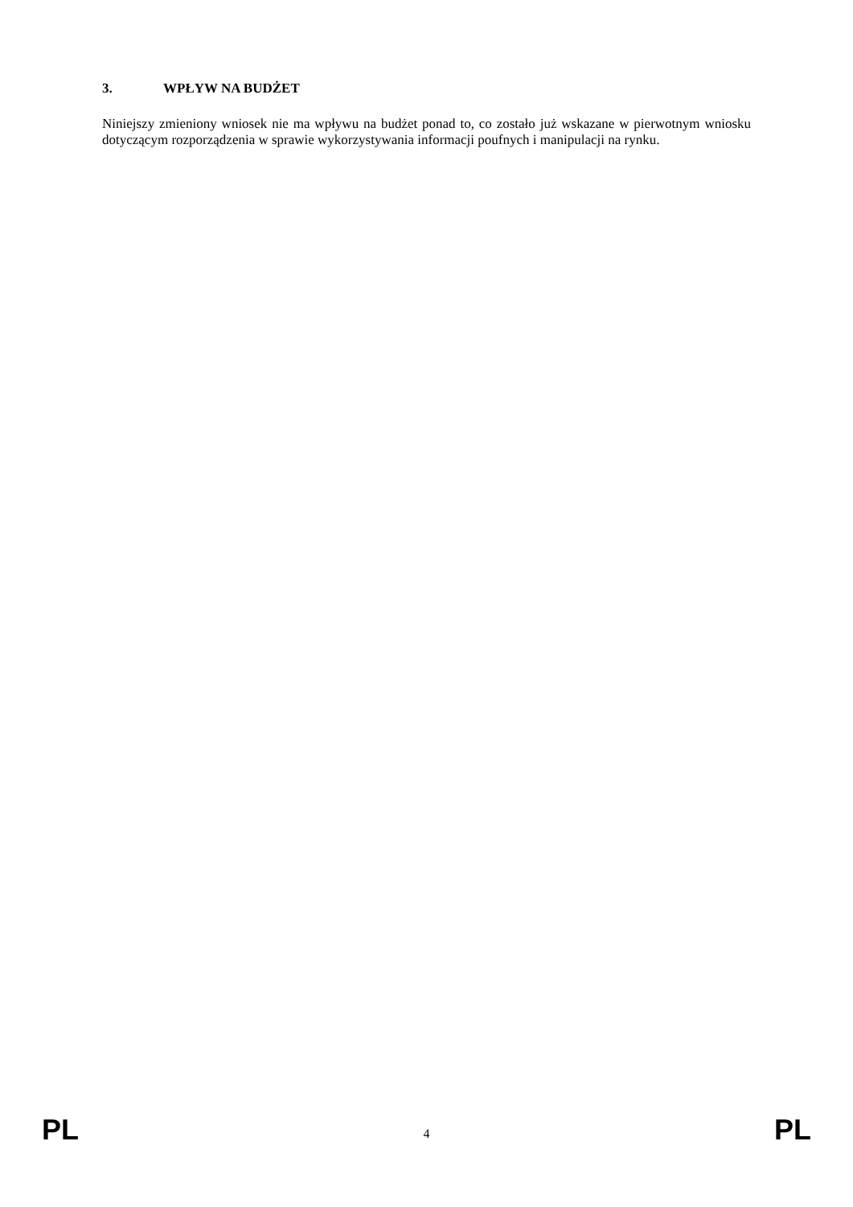3. WPŁYW NA BUDŻET
Niniejszy zmieniony wniosek nie ma wpływu na budżet ponad to, co zostało już wskazane w pierwotnym wniosku dotyczącym rozporządzenia w sprawie wykorzystywania informacji poufnych i manipulacji na rynku.
PL 4 PL